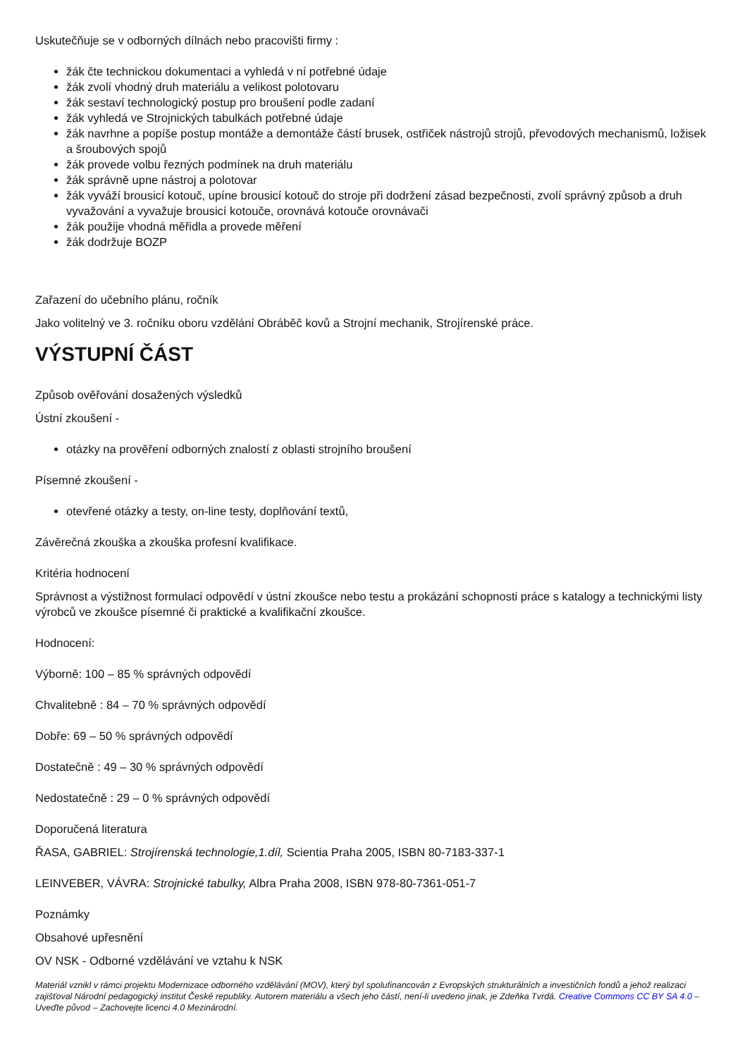Uskutečňuje se v odborných dílnách nebo pracovišti firmy :
žák čte technickou dokumentaci a vyhledá v ní potřebné údaje
žák zvolí vhodný druh materiálu a velikost polotovaru
žák sestaví technologický postup pro broušení podle zadaní
žák vyhledá ve Strojnických tabulkách potřebné údaje
žák navrhne a popíše postup montáže a demontáže částí brusek, ostřiček nástrojů strojů, převodových mechanismů, ložisek a šroubových spojů
žák provede volbu řezných podmínek na druh materiálu
žák správně upne nástroj a polotovar
žák vyváží brousicí kotouč, upíne brousicí kotouč do stroje při dodržení zásad bezpečnosti, zvolí správný způsob a druh vyvažování a vyvažuje brousicí kotouče, orovnává kotouče orovnávači
žák použije vhodná měřidla a provede měření
žák dodržuje BOZP
Zařazení do učebního plánu, ročník
Jako volitelný ve 3. ročníku oboru vzdělání Obráběč kovů a Strojní mechanik, Strojírenské práce.
VÝSTUPNÍ ČÁST
Způsob ověřování dosažených výsledků
Ústní zkoušení -
otázky na prověření odborných znalostí z oblasti strojního broušení
Písemné zkoušení -
otevřené otázky a testy, on-line testy, doplňování textů,
Závěrečná zkouška a zkouška profesní kvalifikace.
Kritéria hodnocení
Správnost a výstižnost formulací odpovědí v ústní zkoušce nebo testu a prokázání schopnosti práce s katalogy a technickými listy výrobců ve zkoušce písemné či praktické a kvalifikační zkoušce.
Hodnocení:
Výborně: 100 – 85 % správných odpovědí
Chvalitebně : 84 – 70 % správných odpovědí
Dobře: 69 – 50 % správných odpovědí
Dostatečně : 49 – 30 % správných odpovědí
Nedostatečně : 29 – 0 % správných odpovědí
Doporučená literatura
ŘASA, GABRIEL: Strojírenská technologie,1.díl, Scientia Praha 2005, ISBN 80-7183-337-1
LEINVEBER, VÁVRA: Strojnické tabulky, Albra Praha 2008, ISBN 978-80-7361-051-7
Poznámky
Obsahové upřesnění
OV NSK - Odborné vzdělávání ve vztahu k NSK
Materiál vznikl v rámci projektu Modernizace odborného vzdělávání (MOV), který byl spolufinancován z Evropských strukturálních a investičních fondů a jehož realizaci zajišťoval Národní pedagogický institut České republiky. Autorem materiálu a všech jeho částí, není-li uvedeno jinak, je Zdeňka Tvrdá. Creative Commons CC BY SA 4.0 – Uveďte původ – Zachovejte licenci 4.0 Mezinárodní.